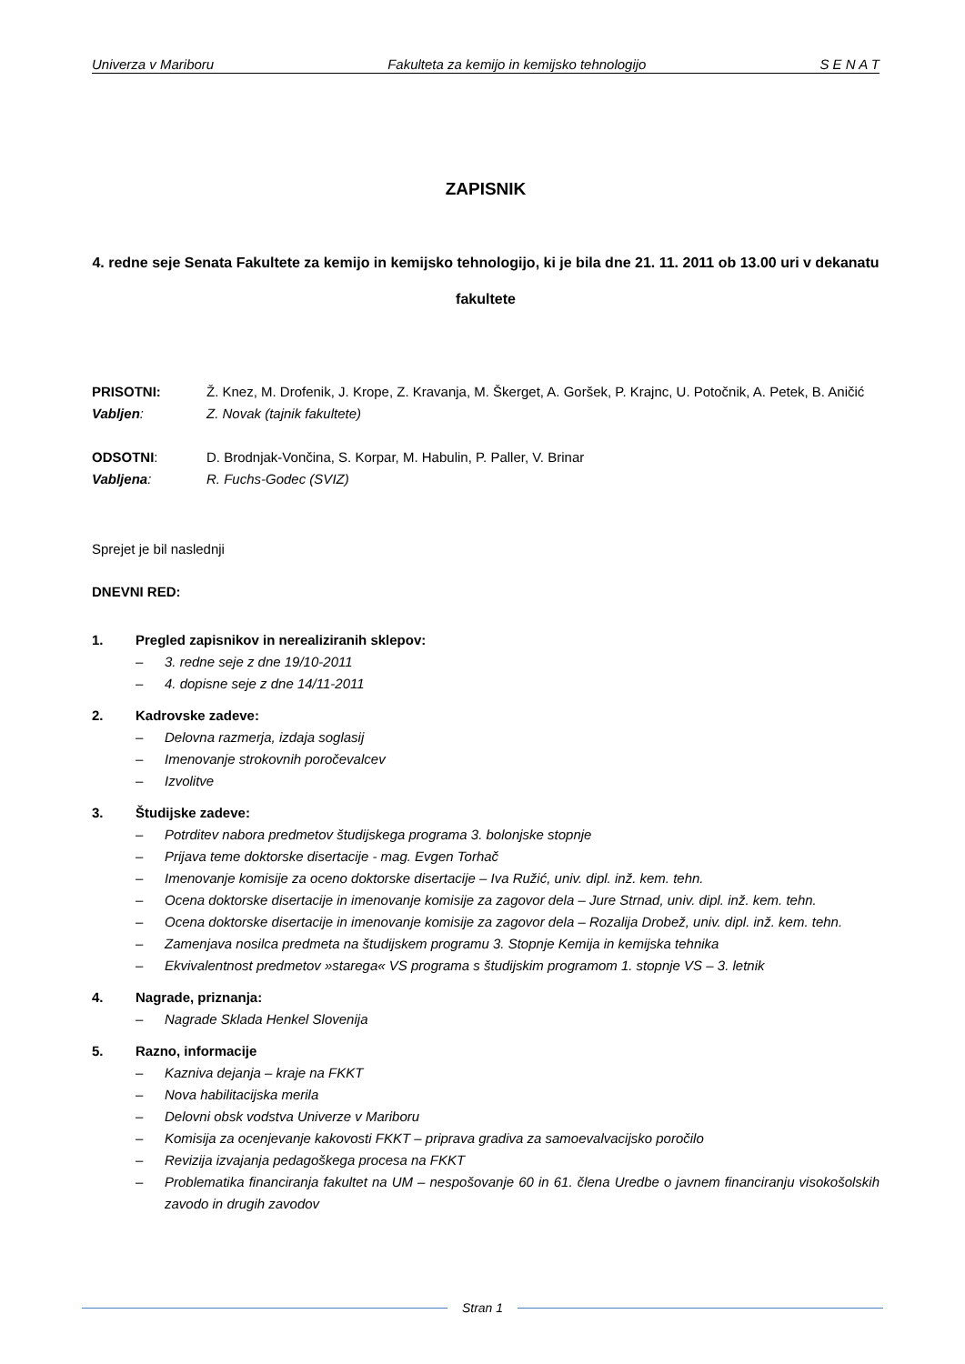Univerza v Mariboru Fakulteta za kemijo in kemijsko tehnologijo S E N A T
ZAPISNIK
4. redne seje Senata Fakultete za kemijo in kemijsko tehnologijo, ki je bila dne 21. 11. 2011 ob 13.00 uri v dekanatu fakultete
PRISOTNI: Ž. Knez, M. Drofenik, J. Krope, Z. Kravanja, M. Škerget, A. Goršek, P. Krajnc, U. Potočnik, A. Petek, B. Aničić
Vabljen: Z. Novak (tajnik fakultete)
ODSOTNI: D. Brodnjak-Vončina, S. Korpar, M. Habulin, P. Paller, V. Brinar
Vabljena: R. Fuchs-Godec (SVIZ)
Sprejet je bil naslednji
DNEVNI RED:
1. Pregled zapisnikov in nerealiziranih sklepov:
– 3. redne seje z dne 19/10-2011
– 4. dopisne seje z dne 14/11-2011
2. Kadrovske zadeve:
– Delovna razmerja, izdaja soglasij
– Imenovanje strokovnih poročevalcev
– Izvolitve
3. Študijske zadeve:
– Potrditev nabora predmetov študijskega programa 3. bolonjske stopnje
– Prijava teme doktorske disertacije - mag. Evgen Torhač
– Imenovanje komisije za oceno doktorske disertacije – Iva Ružić, univ. dipl. inž. kem. tehn.
– Ocena doktorske disertacije in imenovanje komisije za zagovor dela – Jure Strnad, univ. dipl. inž. kem. tehn.
– Ocena doktorske disertacije in imenovanje komisije za zagovor dela – Rozalija Drobež, univ. dipl. inž. kem. tehn.
– Zamenjava nosilca predmeta na študijskem programu 3. Stopnje Kemija in kemijska tehnika
– Ekvivalentnost predmetov »starega« VS programa s študijskim programom 1. stopnje VS – 3. letnik
4. Nagrade, priznanja:
– Nagrade Sklada Henkel Slovenija
5. Razno, informacije
– Kazniva dejanja – kraje na FKKT
– Nova habilitacijska merila
– Delovni obsk vodstva Univerze v Mariboru
– Komisija za ocenjevanje kakovosti FKKT – priprava gradiva za samoevalvacijsko poročilo
– Revizija izvajanja pedagoškega procesa na FKKT
– Problematika financiranja fakultet na UM – nespošovanje 60 in 61. člena Uredbe o javnem financiranju visokošolskih zavodo in drugih zavodov
Stran 1